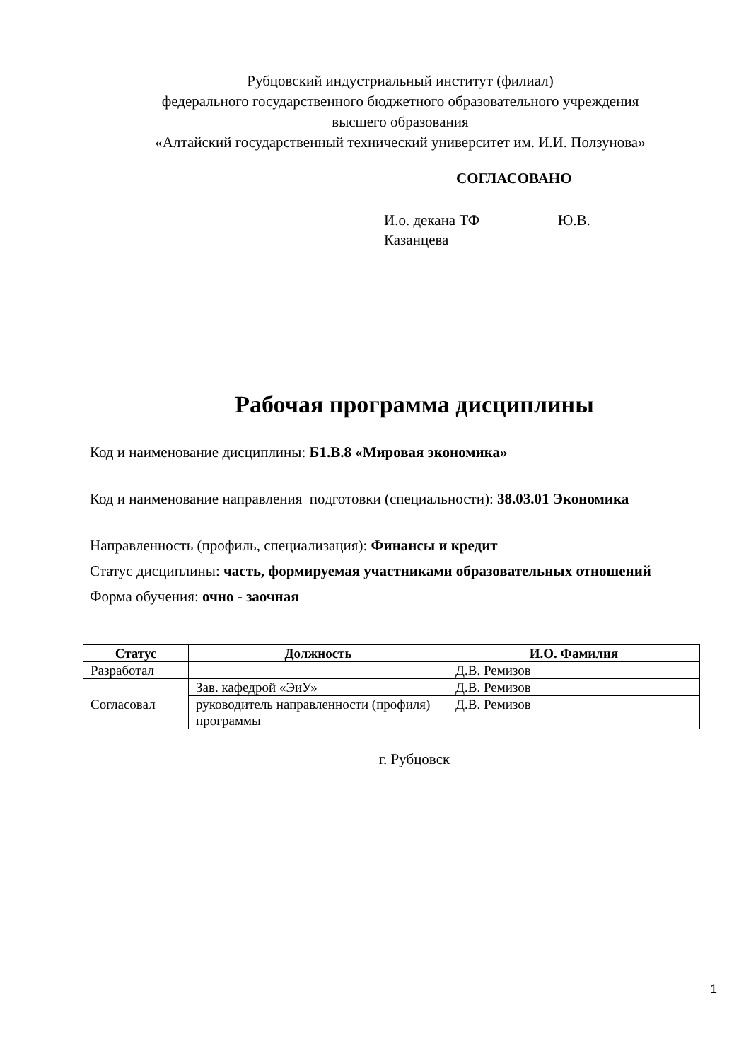Рубцовский индустриальный институт (филиал)
федерального государственного бюджетного образовательного учреждения
высшего образования
«Алтайский государственный технический университет им. И.И. Ползунова»
СОГЛАСОВАНО
И.о. декана ТФ Ю.В. Казанцева
Рабочая программа дисциплины
Код и наименование дисциплины: Б1.В.8 «Мировая экономика»
Код и наименование направления подготовки (специальности): 38.03.01 Экономика
Направленность (профиль, специализация): Финансы и кредит
Статус дисциплины: часть, формируемая участниками образовательных отношений
Форма обучения: очно - заочная
| Статус | Должность | И.О. Фамилия |
| --- | --- | --- |
| Разработал | | Д.В. Ремизов |
| Согласовал | Зав. кафедрой «ЭиУ» | Д.В. Ремизов |
| | руководитель направленности (профиля) программы | Д.В. Ремизов |
г. Рубцовск
1